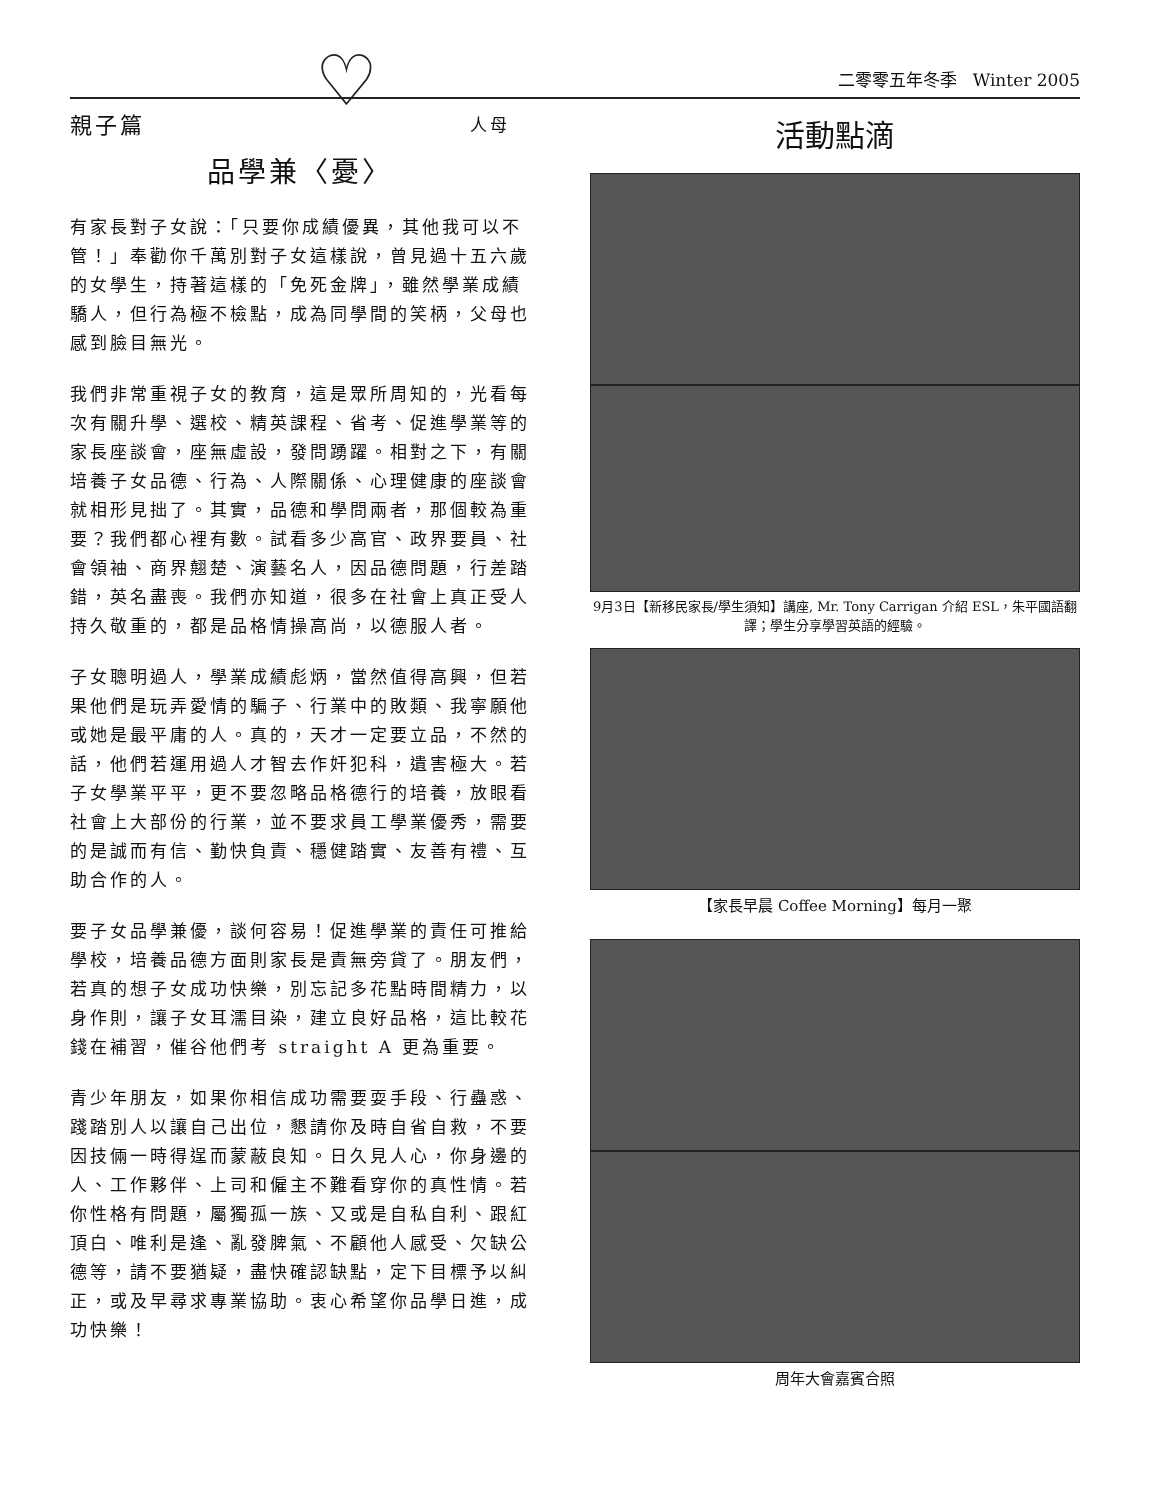♡
二零零五年冬季 Winter 2005
親子篇 人母
品學兼〈憂〉
有家長對子女說：「只要你成績優異，其他我可以不管！」奉勸你千萬別對子女這樣說，曾見過十五六歲的女學生，持著這樣的「免死金牌」，雖然學業成績驕人，但行為極不檢點，成為同學間的笑柄，父母也感到臉目無光。
我們非常重視子女的教育，這是眾所周知的，光看每次有關升學、選校、精英課程、省考、促進學業等的家長座談會，座無虛設，發問踴躍。相對之下，有關培養子女品德、行為、人際關係、心理健康的座談會就相形見拙了。其實，品德和學問兩者，那個較為重要？我們都心裡有數。試看多少高官、政界要員、社會領袖、商界翹楚、演藝名人，因品德問題，行差踏錯，英名盡喪。我們亦知道，很多在社會上真正受人持久敬重的，都是品格情操高尚，以德服人者。
子女聰明過人，學業成績彪炳，當然值得高興，但若果他們是玩弄愛情的騙子、行業中的敗類、我寧願他或她是最平庸的人。真的，天才一定要立品，不然的話，他們若運用過人才智去作奸犯科，遺害極大。若子女學業平平，更不要忽略品格德行的培養，放眼看社會上大部份的行業，並不要求員工學業優秀，需要的是誠而有信、勤快負責、穩健踏實、友善有禮、互助合作的人。
要子女品學兼優，談何容易！促進學業的責任可推給學校，培養品德方面則家長是責無旁貸了。朋友們，若真的想子女成功快樂，別忘記多花點時間精力，以身作則，讓子女耳濡目染，建立良好品格，這比較花錢在補習，催谷他們考 straight A 更為重要。
青少年朋友，如果你相信成功需要耍手段、行蠱惑、踐踏別人以讓自己出位，懇請你及時自省自救，不要因技倆一時得逞而蒙蔽良知。日久見人心，你身邊的人、工作夥伴、上司和僱主不難看穿你的真性情。若你性格有問題，屬獨孤一族、又或是自私自利、跟紅頂白、唯利是逢、亂發脾氣、不顧他人感受、欠缺公德等，請不要猶疑，盡快確認缺點，定下目標予以糾正，或及早尋求專業協助。衷心希望你品學日進，成功快樂！
活動點滴
9月3日【新移民家長/學生須知】講座, Mr. Tony Carrigan 介紹 ESL，朱平國語翻譯；學生分享學習英語的經驗。
【家長早晨 Coffee Morning】每月一聚
周年大會嘉賓合照